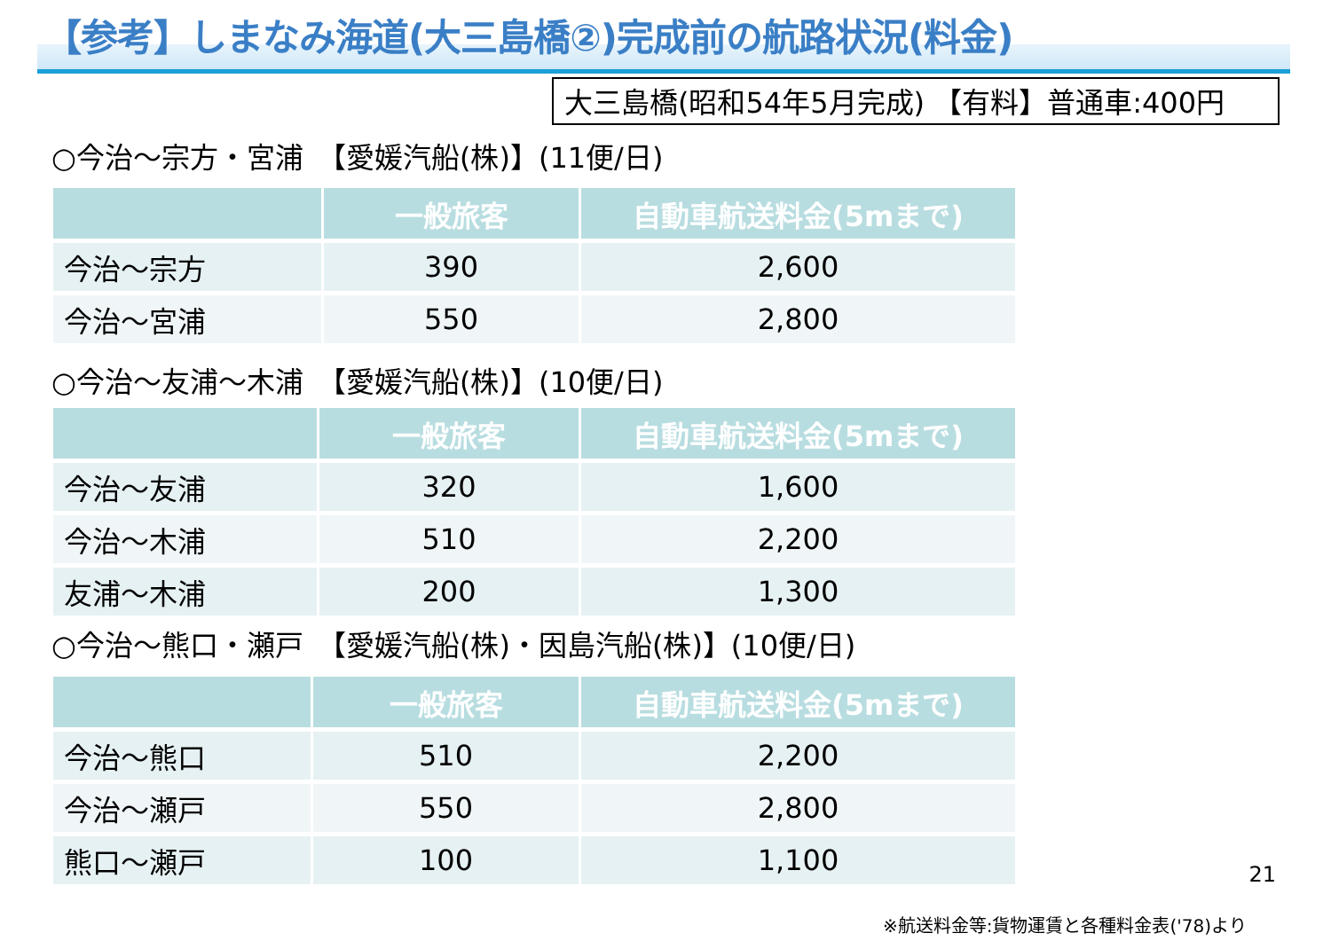【参考】しまなみ海道(大三島橋②)完成前の航路状況(料金)
大三島橋(昭和54年5月完成) 【有料】普通車:400円
○今治～宗方・宮浦　【愛媛汽船(株)】(11便/日)
| | 一般旅客 | 自動車航送料金(5mまで) |
| --- | --- | --- |
| 今治～宗方 | 390 | 2,600 |
| 今治～宮浦 | 550 | 2,800 |
○今治～友浦～木浦　【愛媛汽船(株)】(10便/日)
| | 一般旅客 | 自動車航送料金(5mまで) |
| --- | --- | --- |
| 今治～友浦 | 320 | 1,600 |
| 今治～木浦 | 510 | 2,200 |
| 友浦～木浦 | 200 | 1,300 |
○今治～熊口・瀬戸　【愛媛汽船(株)・因島汽船(株)】(10便/日)
| | 一般旅客 | 自動車航送料金(5mまで) |
| --- | --- | --- |
| 今治～熊口 | 510 | 2,200 |
| 今治～瀬戸 | 550 | 2,800 |
| 熊口～瀬戸 | 100 | 1,100 |
21
※航送料金等:貨物運賃と各種料金表('78)より